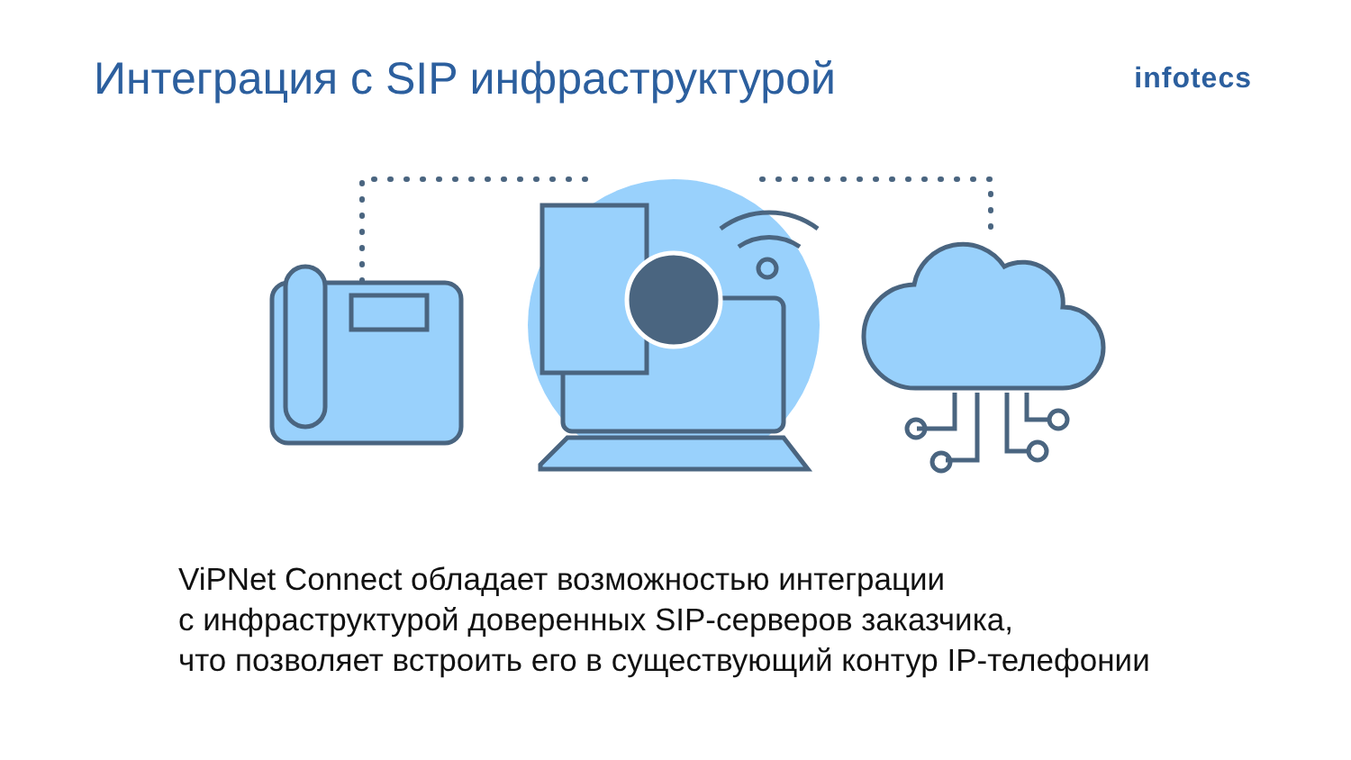Интеграция с SIP инфраструктурой
infotecs
ViPNet Connect обладает возможностью интеграции
с инфраструктурой доверенных SIP-серверов заказчика,
что позволяет встроить его в существующий контур IP-телефонии